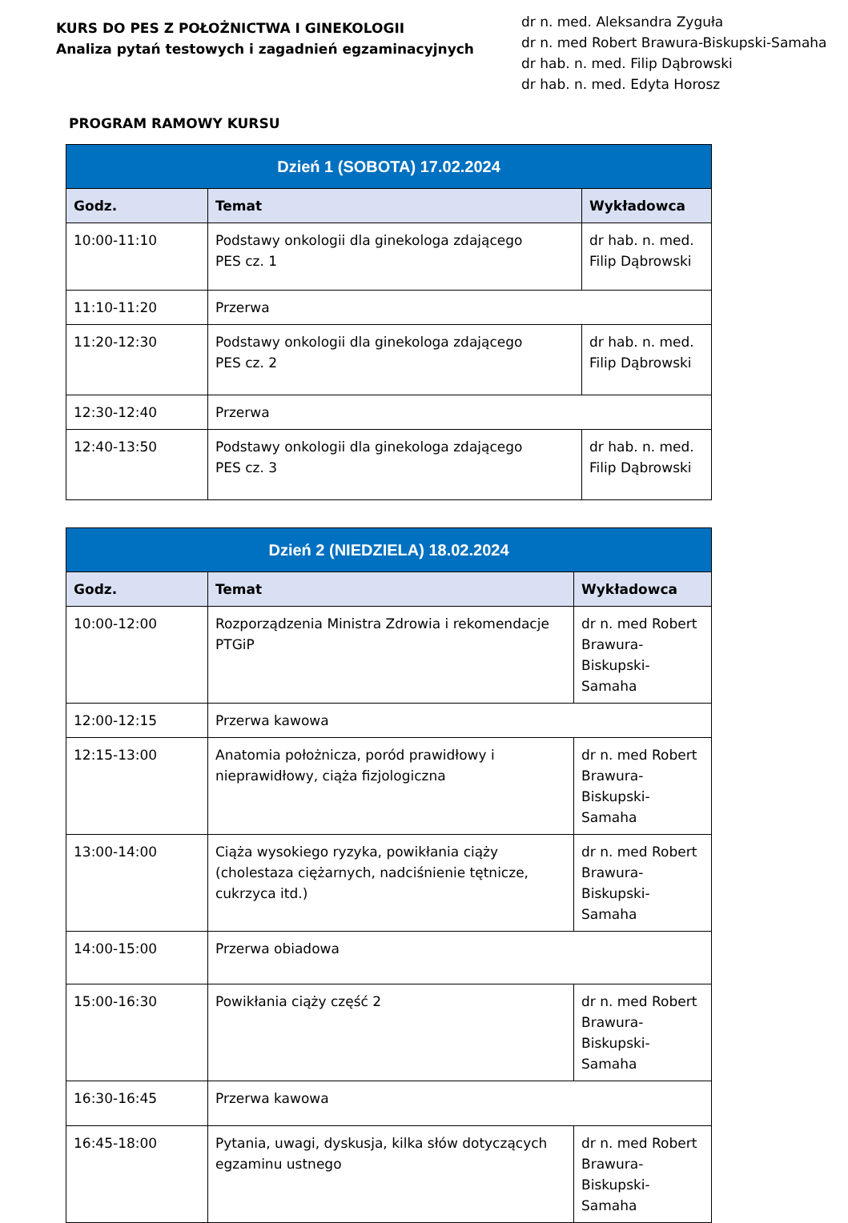KURS DO PES Z POŁOŻNICTWA I GINEKOLOGII
Analiza pytań testowych i zagadnień egzaminacyjnych
dr n. med. Aleksandra Zyguła
dr n. med Robert Brawura-Biskupski-Samaha
dr hab. n. med. Filip Dąbrowski
dr hab. n. med. Edyta Horosz
PROGRAM RAMOWY KURSU
| Dzień 1 (SOBOTA) 17.02.2024 | | |
| --- | --- | --- |
| Godz. | Temat | Wykładowca |
| 10:00-11:10 | Podstawy onkologii dla ginekologa zdającego PES cz. 1 | dr hab. n. med. Filip Dąbrowski |
| 11:10-11:20 | Przerwa | |
| 11:20-12:30 | Podstawy onkologii dla ginekologa zdającego PES cz. 2 | dr hab. n. med. Filip Dąbrowski |
| 12:30-12:40 | Przerwa | |
| 12:40-13:50 | Podstawy onkologii dla ginekologa zdającego PES cz. 3 | dr hab. n. med. Filip Dąbrowski |
| Dzień 2 (NIEDZIELA) 18.02.2024 | | |
| --- | --- | --- |
| Godz. | Temat | Wykładowca |
| 10:00-12:00 | Rozporządzenia Ministra Zdrowia i rekomendacje PTGiP | dr n. med Robert Brawura-Biskupski-Samaha |
| 12:00-12:15 | Przerwa kawowa | |
| 12:15-13:00 | Anatomia położnicza, poród prawidłowy i nieprawidłowy, ciąża fizjologiczna | dr n. med Robert Brawura-Biskupski-Samaha |
| 13:00-14:00 | Ciąża wysokiego ryzyka, powikłania ciąży (cholestaza ciężarnych, nadciśnienie tętnicze, cukrzyca itd.) | dr n. med Robert Brawura-Biskupski-Samaha |
| 14:00-15:00 | Przerwa obiadowa | |
| 15:00-16:30 | Powikłania ciąży część 2 | dr n. med Robert Brawura-Biskupski-Samaha |
| 16:30-16:45 | Przerwa kawowa | |
| 16:45-18:00 | Pytania, uwagi, dyskusja, kilka słów dotyczących egzaminu ustnego | dr n. med Robert Brawura-Biskupski-Samaha |